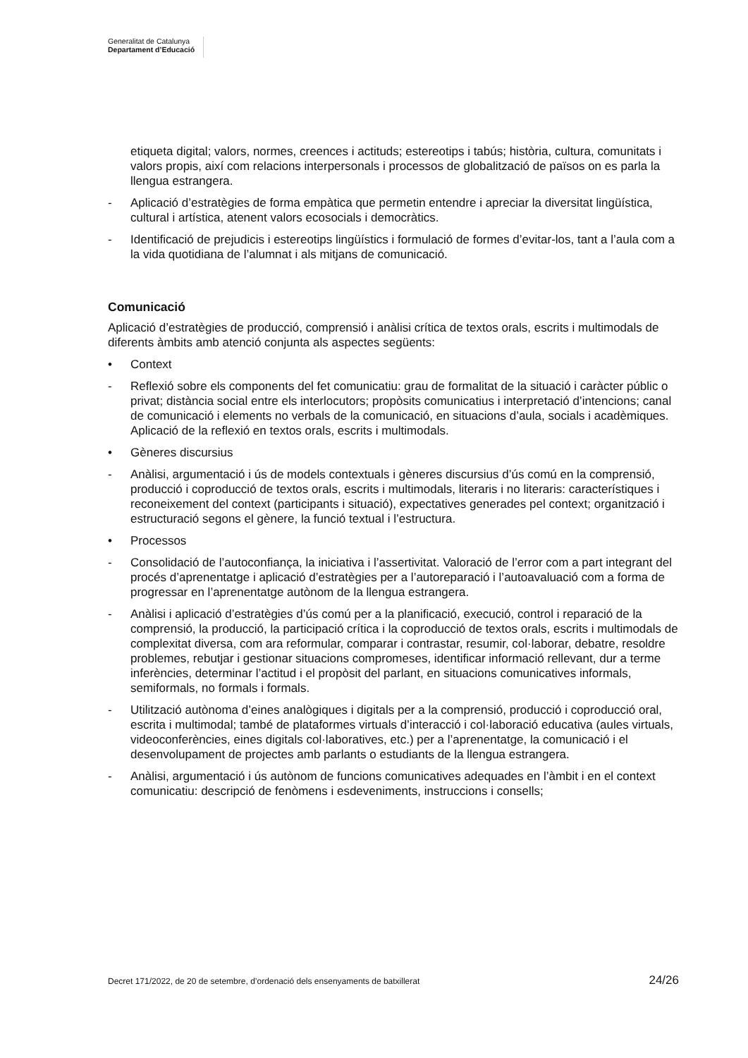Generalitat de Catalunya
Departament d’Educació
etiqueta digital; valors, normes, creences i actituds; estereotips i tabús; història, cultura, comunitats i valors propis, així com relacions interpersonals i processos de globalització de països on es parla la llengua estrangera.
- Aplicació d’estratègies de forma empàtica que permetin entendre i apreciar la diversitat lingüística, cultural i artística, atenent valors ecosocials i democràtics.
- Identificació de prejudicis i estereotips lingüístics i formulació de formes d’evitar-los, tant a l’aula com a la vida quotidiana de l’alumnat i als mitjans de comunicació.
Comunicació
Aplicació d’estratègies de producció, comprensió i anàlisi crítica de textos orals, escrits i multimodals de diferents àmbits amb atenció conjunta als aspectes següents:
• Context
- Reflexió sobre els components del fet comunicatiu: grau de formalitat de la situació i caràcter públic o privat; distància social entre els interlocutors; propòsits comunicatius i interpretació d’intencions; canal de comunicació i elements no verbals de la comunicació, en situacions d’aula, socials i acadèmiques. Aplicació de la reflexió en textos orals, escrits i multimodals.
• Gèneres discursius
- Anàlisi, argumentació i ús de models contextuals i gèneres discursius d’ús comú en la comprensió, producció i coproducció de textos orals, escrits i multimodals, literaris i no literaris: característiques i reconeixement del context (participants i situació), expectatives generades pel context; organització i estructuració segons el gènere, la funció textual i l’estructura.
• Processos
- Consolidació de l’autoconfiança, la iniciativa i l’assertivitat. Valoració de l’error com a part integrant del procés d’aprenentatge i aplicació d’estratègies per a l’autoreparació i l’autoavaluació com a forma de progressar en l’aprenentatge autònom de la llengua estrangera.
- Anàlisi i aplicació d’estratègies d’ús comú per a la planificació, execució, control i reparació de la comprensió, la producció, la participació crítica i la coproducció de textos orals, escrits i multimodals de complexitat diversa, com ara reformular, comparar i contrastar, resumir, col·laborar, debatre, resoldre problemes, rebutjar i gestionar situacions compromeses, identificar informació rellevant, dur a terme inferències, determinar l’actitud i el propòsit del parlant, en situacions comunicatives informals, semiformals, no formals i formals.
- Utilització autònoma d’eines analògiques i digitals per a la comprensió, producció i coproducció oral, escrita i multimodal; també de plataformes virtuals d’interacció i col·laboració educativa (aules virtuals, videoconferències, eines digitals col·laboratives, etc.) per a l’aprenentatge, la comunicació i el desenvolupament de projectes amb parlants o estudiants de la llengua estrangera.
- Anàlisi, argumentació i ús autònom de funcions comunicatives adequades en l’àmbit i en el context comunicatiu: descripció de fenòmens i esdeveniments, instruccions i consells;
Decret 171/2022, de 20 de setembre, d’ordenació dels ensenyaments de batxillerat 24/26